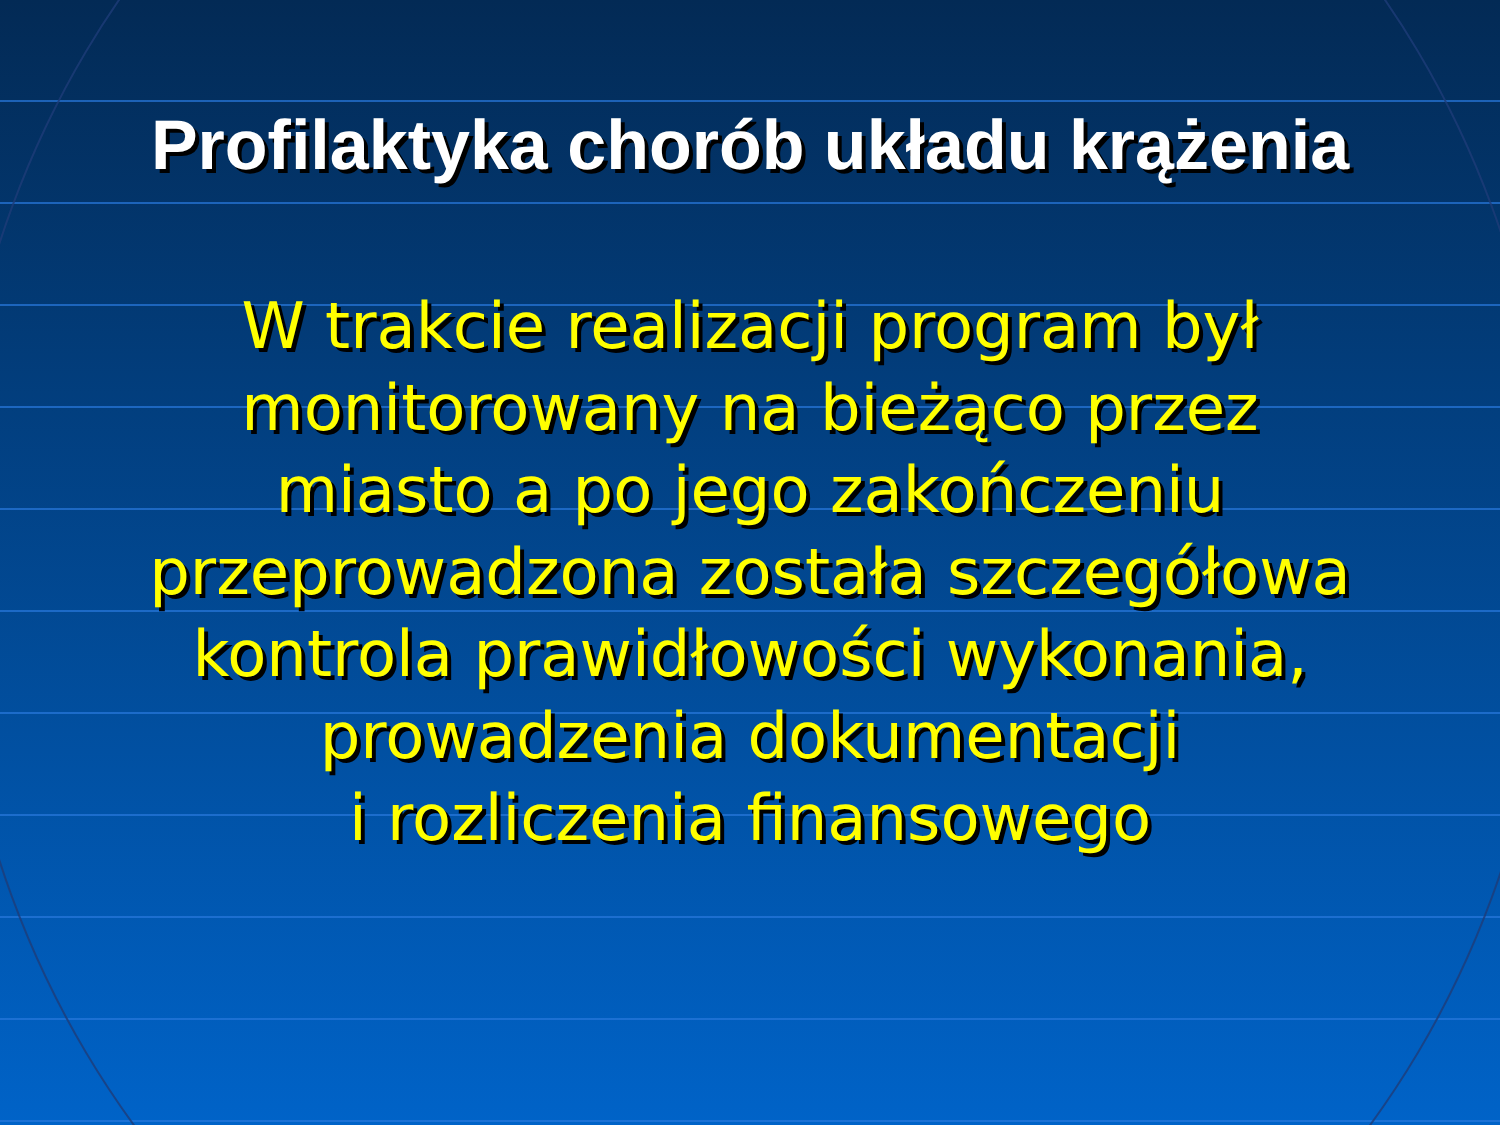Profilaktyka chorób układu krążenia
W trakcie realizacji program był
monitorowany na bieżąco przez
miasto a po jego zakończeniu
przeprowadzona została szczegółowa
kontrola prawidłowości wykonania,
prowadzenia dokumentacji
i rozliczenia finansowego